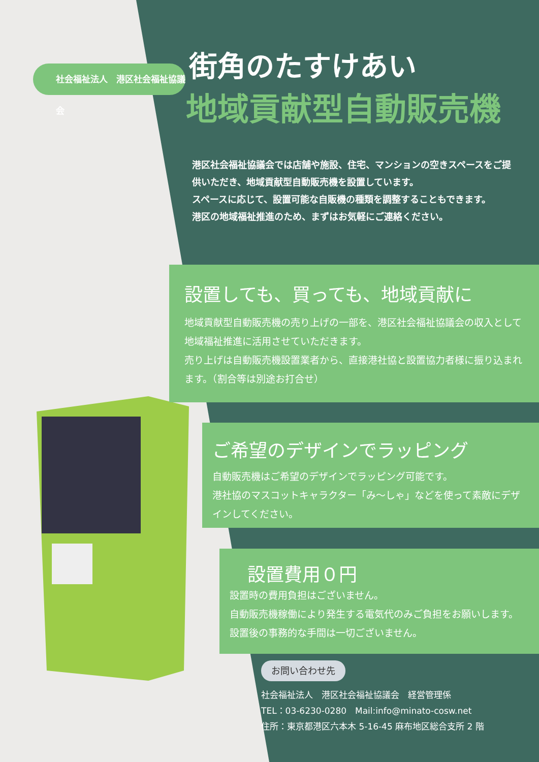社会福祉法人　港区社会福祉協議会 街角のたすけあい
地域貢献型自動販売機
港区社会福祉協議会では店舗や施設、住宅、マンションの空きスペースをご提供いただき、地域貢献型自動販売機を設置しています。
スペースに応じて、設置可能な自販機の種類を調整することもできます。
港区の地域福祉推進のため、まずはお気軽にご連絡ください。
設置しても、買っても、地域貢献に
地域貢献型自動販売機の売り上げの一部を、港区社会福祉協議会の収入として地域福祉推進に活用させていただきます。
売り上げは自動販売機設置業者から、直接港社協と設置協力者様に振り込まれます。（割合等は別途お打合せ）
ご希望のデザインでラッピング
自動販売機はご希望のデザインでラッピング可能です。
港社協のマスコットキャラクター「み～しゃ」などを使って素敵にデザインしてください。
設置費用０円
設置時の費用負担はございません。
自動販売機稼働により発生する電気代のみご負担をお願いします。
設置後の事務的な手間は一切ございません。
お問い合わせ先
社会福祉法人　港区社会福祉協議会　経営管理係
TEL：03-6230-0280　Mail:info@minato-cosw.net
住所：東京都港区六本木 5-16-45 麻布地区総合支所 2 階